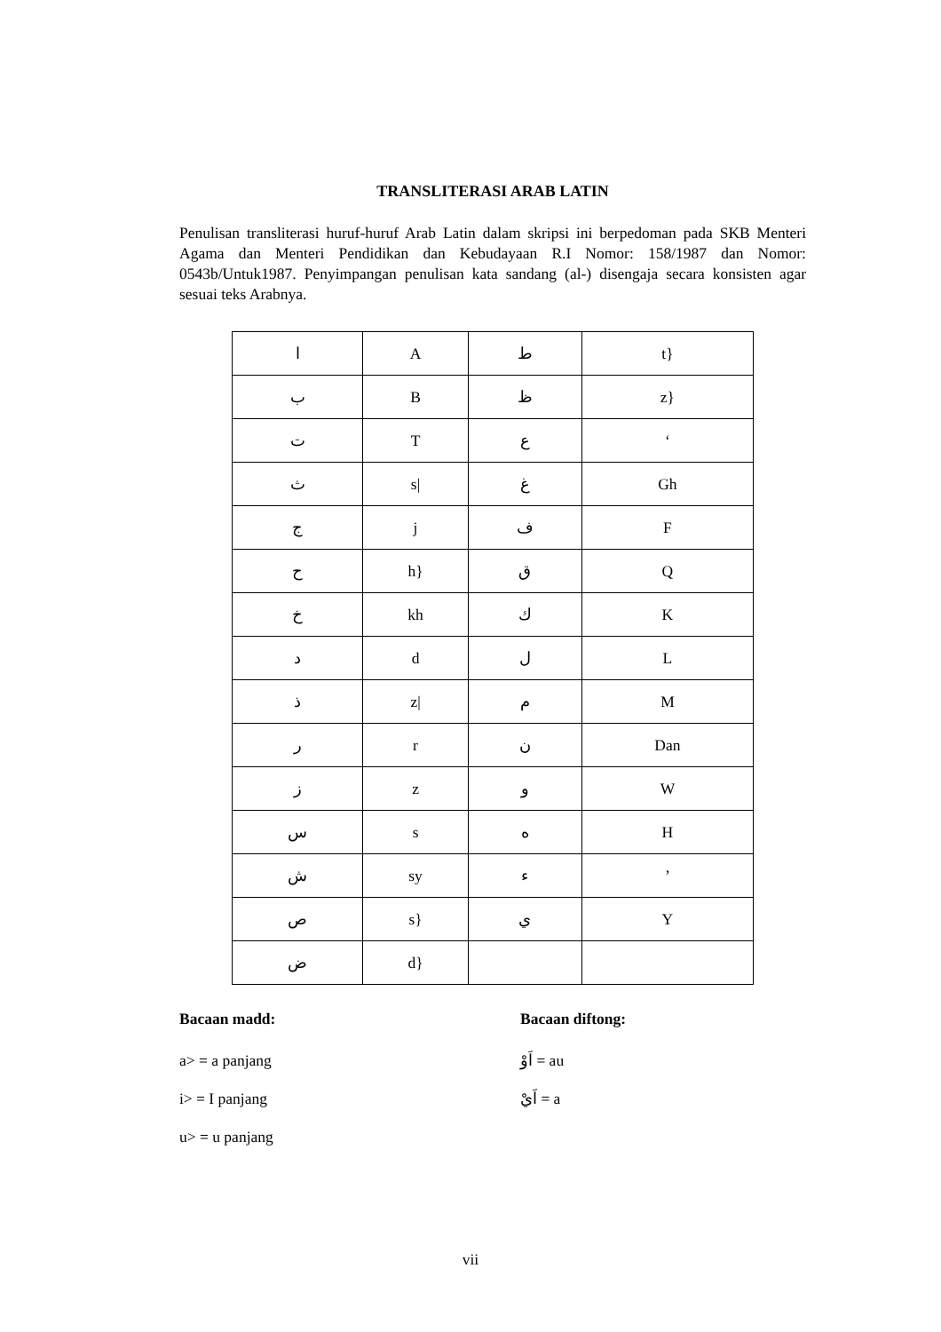TRANSLITERASI ARAB LATIN
Penulisan transliterasi huruf-huruf Arab Latin dalam skripsi ini berpedoman pada SKB Menteri Agama dan Menteri Pendidikan dan Kebudayaan R.I Nomor: 158/1987 dan Nomor: 0543b/Untuk1987. Penyimpangan penulisan kata sandang (al-) disengaja secara konsisten agar sesuai teks Arabnya.
| ا | A | ط | t} |
| ب | B | ظ | z} |
| ت | T | ع | ‘ |
| ث | s/ | غ | Gh |
| ج | j | ف | F |
| ح | h} | ق | Q |
| خ | kh | ك | K |
| د | d | ل | L |
| ذ | z/ | م | M |
| ر | r | ن | Dan |
| ز | z | و | W |
| س | s | ه | H |
| ش | sy | ء | ’ |
| ص | s} | ي | Y |
| ض | d} | | |
Bacaan madd:
a> = a panjang
i> = I panjang
u> = u panjang
Bacaan diftong:
اَوْ = au
اَيْ = a
vii